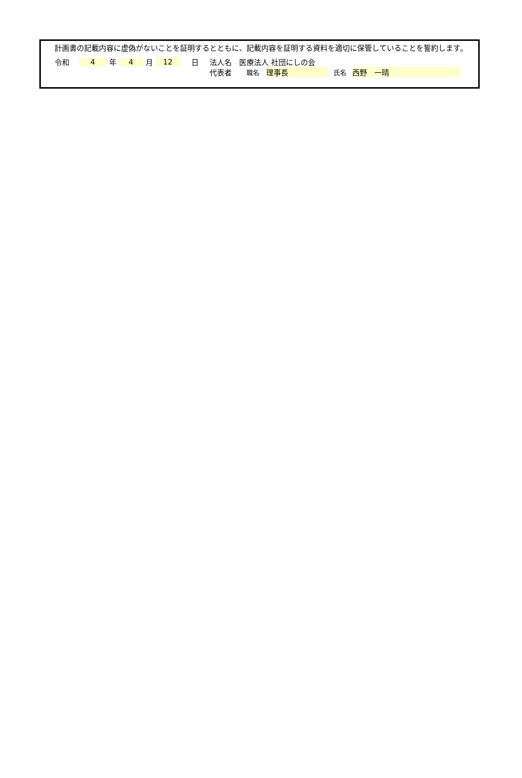計画書の記載内容に虚偽がないことを証明するとともに、記載内容を証明する資料を適切に保管していることを誓約します。
令和 4 年 4 月 12 日 法人名　医療法人 社団にしの会
代表者 職名 理事長 氏名 西野　一晴